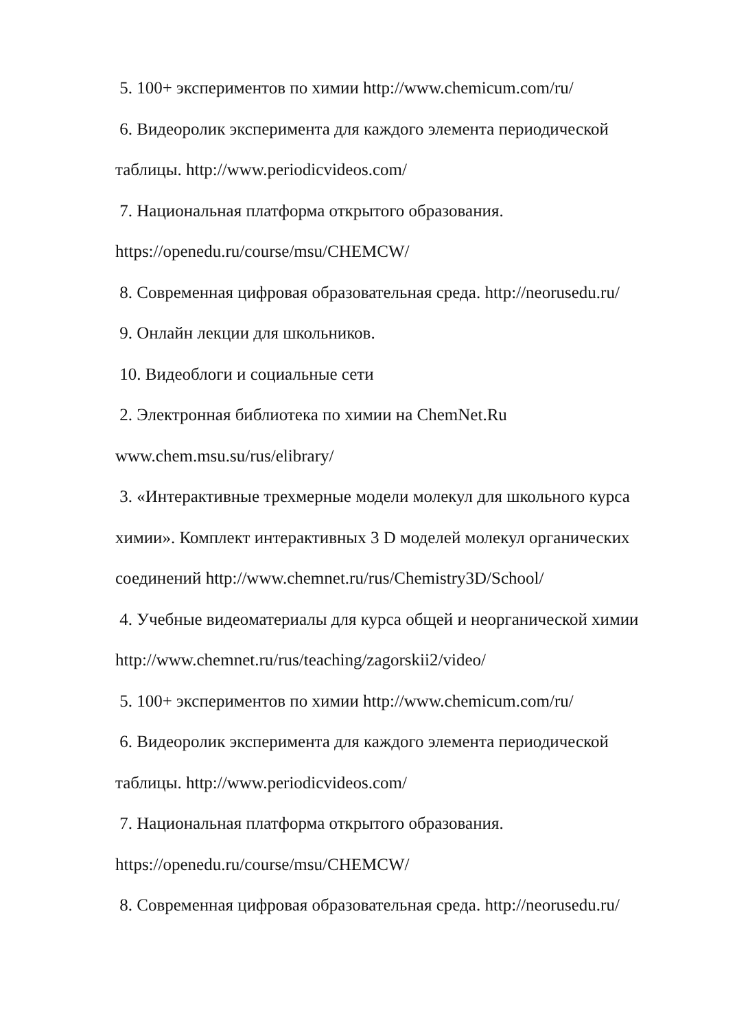5. 100+ экспериментов по химии http://www.chemicum.com/ru/
6. Видеоролик эксперимента для каждого элемента периодической таблицы. http://www.periodicvideos.com/
7. Национальная платформа открытого образования.
https://openedu.ru/course/msu/CHEMCW/
8. Современная цифровая образовательная среда. http://neorusedu.ru/
9. Онлайн лекции для школьников.
10. Видеоблоги и социальные сети
2. Электронная библиотека по химии на ChemNet.Ru
www.chem.msu.su/rus/elibrary/
3. «Интерактивные трехмерные модели молекул для школьного курса химии». Комплект интерактивных 3 D моделей молекул органических соединений http://www.chemnet.ru/rus/Chemistry3D/School/
4. Учебные видеоматериалы для курса общей и неорганической химии http://www.chemnet.ru/rus/teaching/zagorskii2/video/
5. 100+ экспериментов по химии http://www.chemicum.com/ru/
6. Видеоролик эксперимента для каждого элемента периодической таблицы. http://www.periodicvideos.com/
7. Национальная платформа открытого образования.
https://openedu.ru/course/msu/CHEMCW/
8. Современная цифровая образовательная среда. http://neorusedu.ru/